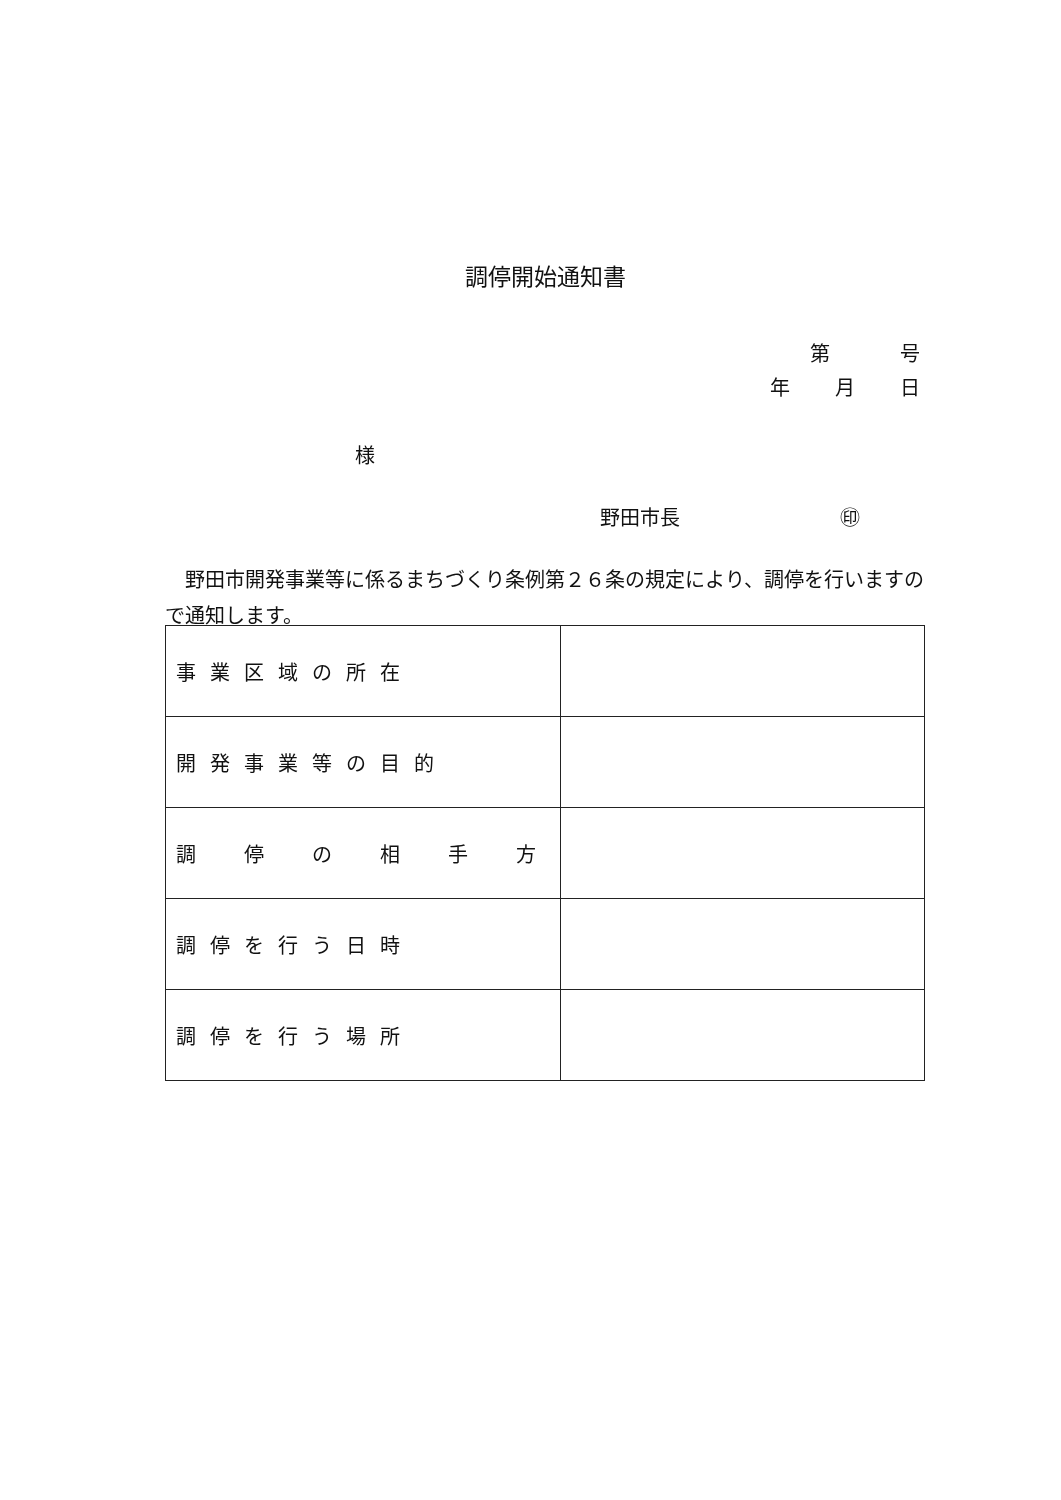調停開始通知書
第 号
年 月 日
様
野田市長 ㊞
野田市開発事業等に係るまちづくり条例第２６条の規定により、調停を行いますので通知します。
| 事業区域の所在 | |
| 開発事業等の目的 | |
| 調 停 の 相 手 方 | |
| 調停を行う日時 | |
| 調停を行う場所 | |